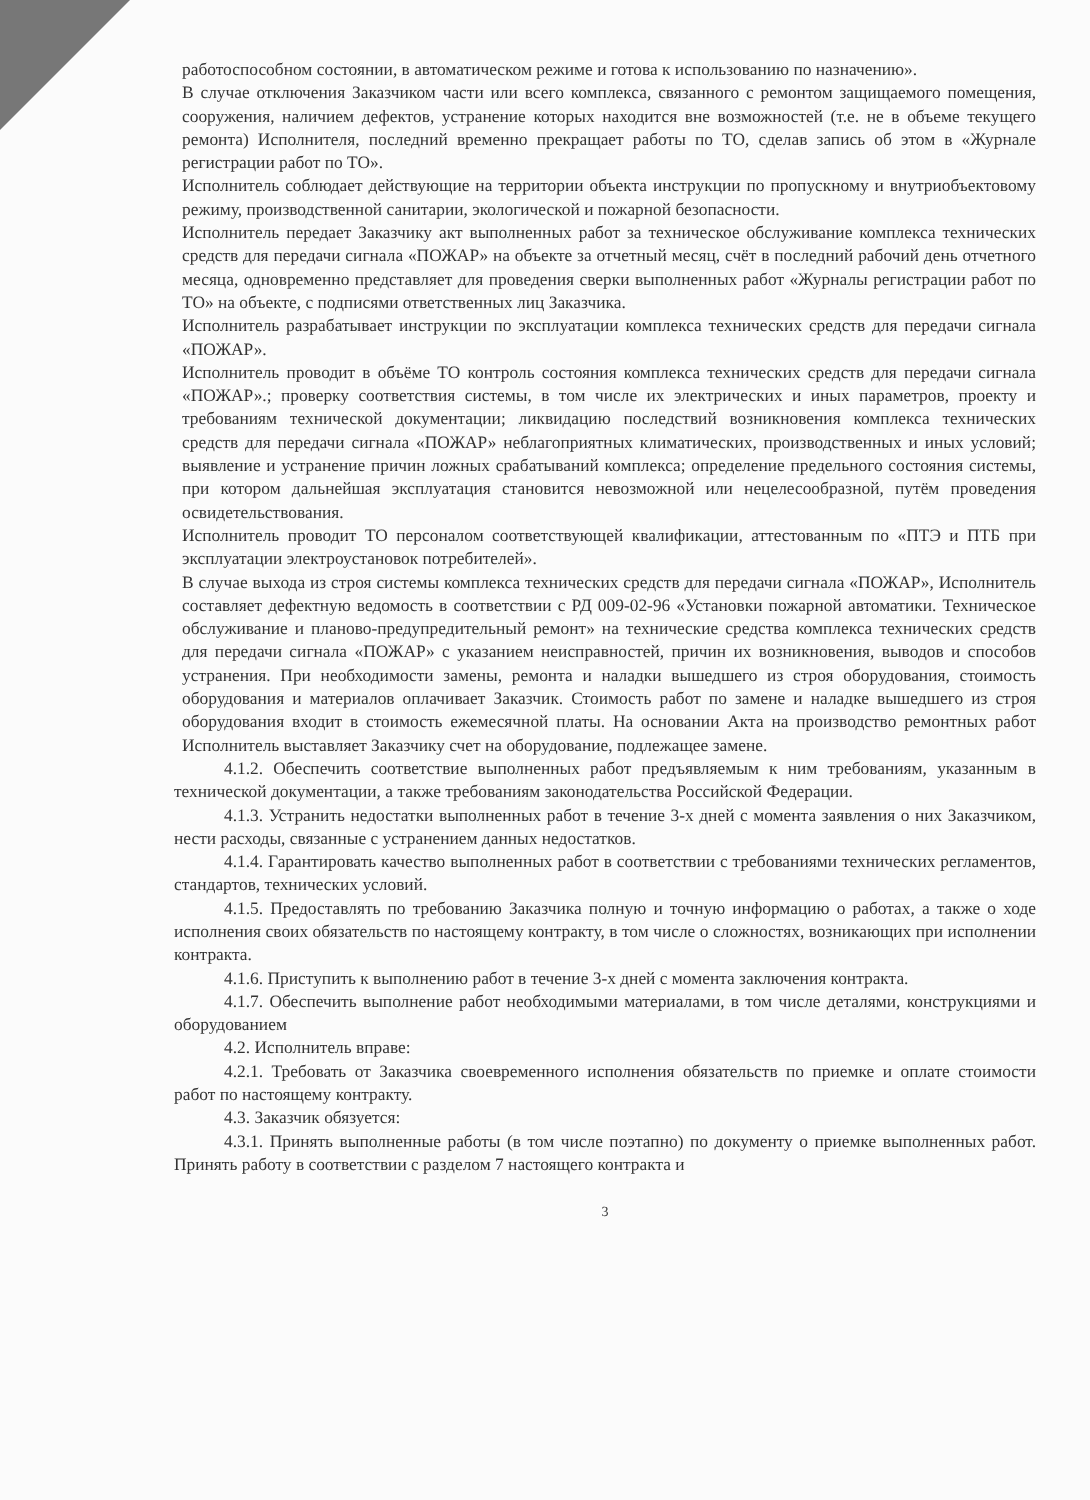работоспособном состоянии, в автоматическом режиме и готова к использованию по назначению».
В случае отключения Заказчиком части или всего комплекса, связанного с ремонтом защищаемого помещения, сооружения, наличием дефектов, устранение которых находится вне возможностей (т.е. не в объеме текущего ремонта) Исполнителя, последний временно прекращает работы по ТО, сделав запись об этом в «Журнале регистрации работ по ТО».
Исполнитель соблюдает действующие на территории объекта инструкции по пропускному и внутриобъектовому режиму, производственной санитарии, экологической и пожарной безопасности.
Исполнитель передает Заказчику акт выполненных работ за техническое обслуживание комплекса технических средств для передачи сигнала «ПОЖАР» на объекте за отчетный месяц, счёт в последний рабочий день отчетного месяца, одновременно представляет для проведения сверки выполненных работ «Журналы регистрации работ по ТО» на объекте, с подписями ответственных лиц Заказчика.
Исполнитель разрабатывает инструкции по эксплуатации комплекса технических средств для передачи сигнала «ПОЖАР».
Исполнитель проводит в объёме ТО контроль состояния комплекса технических средств для передачи сигнала «ПОЖАР».; проверку соответствия системы, в том числе их электрических и иных параметров, проекту и требованиям технической документации; ликвидацию последствий возникновения комплекса технических средств для передачи сигнала «ПОЖАР» неблагоприятных климатических, производственных и иных условий; выявление и устранение причин ложных срабатываний комплекса; определение предельного состояния системы, при котором дальнейшая эксплуатация становится невозможной или нецелесообразной, путём проведения освидетельствования.
Исполнитель проводит ТО персоналом соответствующей квалификации, аттестованным по «ПТЭ и ПТБ при эксплуатации электроустановок потребителей».
В случае выхода из строя системы комплекса технических средств для передачи сигнала «ПОЖАР», Исполнитель составляет дефектную ведомость в соответствии с РД 009-02-96 «Установки пожарной автоматики. Техническое обслуживание и планово-предупредительный ремонт» на технические средства комплекса технических средств для передачи сигнала «ПОЖАР» с указанием неисправностей, причин их возникновения, выводов и способов устранения. При необходимости замены, ремонта и наладки вышедшего из строя оборудования, стоимость оборудования и материалов оплачивает Заказчик. Стоимость работ по замене и наладке вышедшего из строя оборудования входит в стоимость ежемесячной платы. На основании Акта на производство ремонтных работ Исполнитель выставляет Заказчику счет на оборудование, подлежащее замене.
4.1.2. Обеспечить соответствие выполненных работ предъявляемым к ним требованиям, указанным в технической документации, а также требованиям законодательства Российской Федерации.
4.1.3. Устранить недостатки выполненных работ в течение 3-х дней с момента заявления о них Заказчиком, нести расходы, связанные с устранением данных недостатков.
4.1.4. Гарантировать качество выполненных работ в соответствии с требованиями технических регламентов, стандартов, технических условий.
4.1.5. Предоставлять по требованию Заказчика полную и точную информацию о работах, а также о ходе исполнения своих обязательств по настоящему контракту, в том числе о сложностях, возникающих при исполнении контракта.
4.1.6. Приступить к выполнению работ в течение 3-х дней с момента заключения контракта.
4.1.7. Обеспечить выполнение работ необходимыми материалами, в том числе деталями, конструкциями и оборудованием
4.2. Исполнитель вправе:
4.2.1. Требовать от Заказчика своевременного исполнения обязательств по приемке и оплате стоимости работ по настоящему контракту.
4.3. Заказчик обязуется:
4.3.1. Принять выполненные работы (в том числе поэтапно) по документу о приемке выполненных работ. Принять работу в соответствии с разделом 7 настоящего контракта и
3